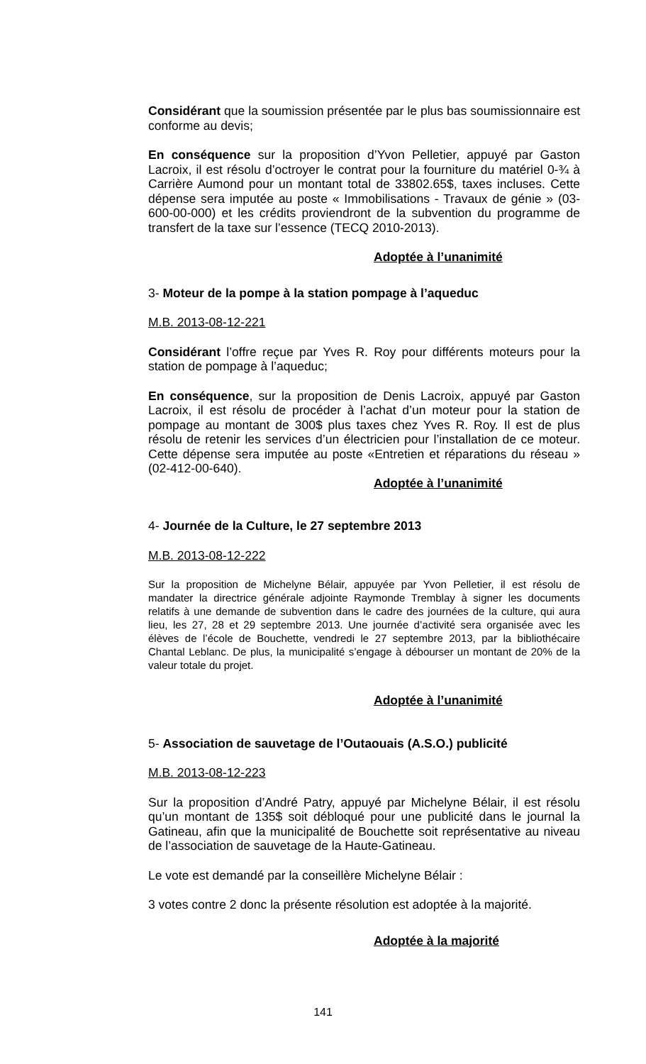Considérant que la soumission présentée par le plus bas soumissionnaire est conforme au devis;
En conséquence sur la proposition d’Yvon Pelletier, appuyé par Gaston Lacroix, il est résolu d’octroyer le contrat pour la fourniture du matériel 0-¾ à Carrière Aumond pour un montant total de 33802.65$, taxes incluses. Cette dépense sera imputée au poste « Immobilisations - Travaux de génie » (03-600-00-000) et les crédits proviendront de la subvention du programme de transfert de la taxe sur l’essence (TECQ 2010-2013).
Adoptée à l’unanimité
3- Moteur de la pompe à la station pompage à l’aqueduc
M.B. 2013-08-12-221
Considérant l’offre reçue par Yves R. Roy pour différents moteurs pour la station de pompage à l’aqueduc;
En conséquence, sur la proposition de Denis Lacroix, appuyé par Gaston Lacroix, il est résolu de procéder à l’achat d’un moteur pour la station de pompage au montant de 300$ plus taxes chez Yves R. Roy. Il est de plus résolu de retenir les services d’un électricien pour l’installation de ce moteur. Cette dépense sera imputée au poste «Entretien et réparations du réseau » (02-412-00-640).
Adoptée à l’unanimité
4- Journée de la Culture, le 27 septembre 2013
M.B. 2013-08-12-222
Sur la proposition de Michelyne Bélair, appuyée par Yvon Pelletier, il est résolu de mandater la directrice générale adjointe Raymonde Tremblay à signer les documents relatifs à une demande de subvention dans le cadre des journées de la culture, qui aura lieu, les 27, 28 et 29 septembre 2013. Une journée d’activité sera organisée avec les élèves de l’école de Bouchette, vendredi le 27 septembre 2013, par la bibliothécaire Chantal Leblanc. De plus, la municipalité s’engage à débourser un montant de 20% de la valeur totale du projet.
Adoptée à l’unanimité
5- Association de sauvetage de l’Outaouais (A.S.O.) publicité
M.B. 2013-08-12-223
Sur la proposition d’André Patry, appuyé par Michelyne Bélair, il est résolu qu’un montant de 135$ soit débloqué pour une publicité dans le journal la Gatineau, afin que la municipalité de Bouchette soit représentative au niveau de l’association de sauvetage de la Haute-Gatineau.
Le vote est demandé par la conseillère Michelyne Bélair :
3 votes contre 2 donc la présente résolution est adoptée à la majorité.
Adoptée à la majorité
141